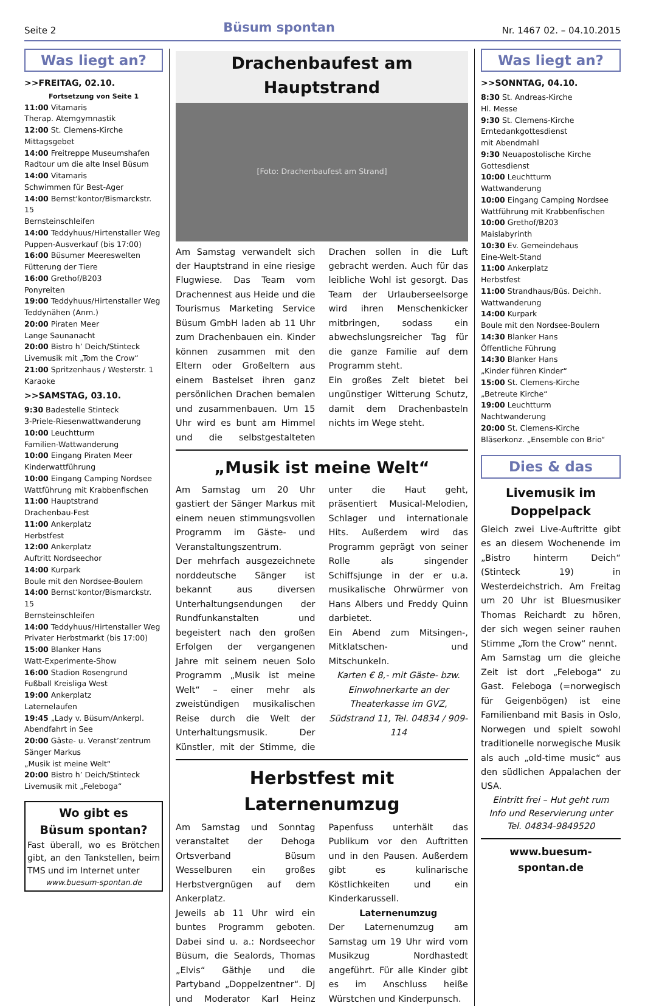Seite 2 Büsum spontan Nr. 1467 02. – 04.10.2015
Was liegt an?
>>FREITAG, 02.10.
Fortsetzung von Seite 1
11:00 Vitamaris
Therap. Atemgymnastik
12:00 St. Clemens-Kirche
Mittagsgebet
14:00 Freitreppe Museumshafen
Radtour um die alte Insel Büsum
14:00 Vitamaris
Schwimmen für Best-Ager
14:00 Bernst‘kontor/Bismarckstr. 15
Bernsteinschleifen
14:00 Teddyhuus/Hirtenstaller Weg
Puppen-Ausverkauf (bis 17:00)
16:00 Büsumer Meereswelten
Fütterung der Tiere
16:00 Grethof/B203
Ponyreiten
19:00 Teddyhuus/Hirtenstaller Weg
Teddynähen (Anm.)
20:00 Piraten Meer
Lange Saunanacht
20:00 Bistro h’ Deich/Stinteck
Livemusik mit „Tom the Crow“
21:00 Spritzenhaus / Westerstr. 1
Karaoke
>>SAMSTAG, 03.10.
9:30 Badestelle Stinteck
3-Priele-Riesenwattwanderung
10:00 Leuchtturm
Familien-Wattwanderung
10:00 Eingang Piraten Meer
Kinderwattführung
10:00 Eingang Camping Nordsee
Wattführung mit Krabbenfischen
11:00 Hauptstrand
Drachenbau-Fest
11:00 Ankerplatz
Herbstfest
12:00 Ankerplatz
Auftritt Nordseechor
14:00 Kurpark
Boule mit den Nordsee-Boulern
14:00 Bernst‘kontor/Bismarckstr. 15
Bernsteinschleifen
14:00 Teddyhuus/Hirtenstaller Weg
Privater Herbstmarkt (bis 17:00)
15:00 Blanker Hans
Watt-Experimente-Show
16:00 Stadion Rosengrund
Fußball Kreisliga West
19:00 Ankerplatz
Laternelaufen
19:45 „Lady v. Büsum/Ankerpl.
Abendfahrt in See
20:00 Gäste- u. Veranst’zentrum
Sänger Markus
„Musik ist meine Welt“
20:00 Bistro h’ Deich/Stinteck
Livemusik mit „Feleboga“
Wo gibt es
Büsum spontan?
Fast überall, wo es Brötchen gibt, an den Tankstellen, beim TMS und im Internet unter
www.buesum-spontan.de
Drachenbaufest am Hauptstrand
[Foto: Drachenbaufest am Strand]
Am Samstag verwandelt sich der Hauptstrand in eine riesige Flugwiese. Das Team vom Drachennest aus Heide und die Tourismus Marketing Service Büsum GmbH laden ab 11 Uhr zum Drachenbauen ein. Kinder können zusammen mit den Eltern oder Großeltern aus einem Bastelset ihren ganz persönlichen Drachen bemalen und zusammenbauen. Um 15 Uhr wird es bunt am Himmel und die selbstgestalteten Drachen sollen in die Luft gebracht werden. Auch für das leibliche Wohl ist gesorgt. Das Team der Urlauberseelsorge wird ihren Menschenkicker mitbringen, sodass ein abwechslungsreicher Tag für die ganze Familie auf dem Programm steht.
Ein großes Zelt bietet bei ungünstiger Witterung Schutz, damit dem Drachenbasteln nichts im Wege steht.
„Musik ist meine Welt“
Am Samstag um 20 Uhr gastiert der Sänger Markus mit einem neuen stimmungsvollen Programm im Gäste- und Veranstaltungszentrum.
Der mehrfach ausgezeichnete norddeutsche Sänger ist bekannt aus diversen Unterhaltungsendungen der Rundfunkanstalten und begeistert nach den großen Erfolgen der vergangenen Jahre mit seinem neuen Solo Programm „Musik ist meine Welt“ – einer mehr als zweistündigen musikalischen Reise durch die Welt der Unterhaltungsmusik. Der Künstler, mit der Stimme, die unter die Haut geht, präsentiert Musical-Melodien, Schlager und internationale Hits. Außerdem wird das Programm geprägt von seiner Rolle als singender Schiffsjunge in der er u.a. musikalische Ohrwürmer von Hans Albers und Freddy Quinn darbietet.
Ein Abend zum Mitsingen-, Mitklatschen- und Mitschunkeln.
Karten € 8,- mit Gäste- bzw. Einwohnerkarte an der Theaterkasse im GVZ, Südstrand 11, Tel. 04834 / 909-114
Herbstfest mit Laternenumzug
Am Samstag und Sonntag veranstaltet der Dehoga Ortsverband Büsum Wesselburen ein großes Herbstvergnügen auf dem Ankerplatz.
Jeweils ab 11 Uhr wird ein buntes Programm geboten. Dabei sind u. a.: Nordseechor Büsum, die Sealords, Thomas „Elvis“ Gäthje und die Partyband „Doppelzentner“. DJ und Moderator Karl Heinz Papenfuss unterhält das Publikum vor den Auftritten und in den Pausen. Außerdem gibt es kulinarische Köstlichkeiten und ein Kinderkarussell.
Laternenumzug
Der Laternenumzug am Samstag um 19 Uhr wird vom Musikzug Nordhastedt angeführt. Für alle Kinder gibt es im Anschluss heiße Würstchen und Kinderpunsch.
Was liegt an?
>>SONNTAG, 04.10.
8:30 St. Andreas-Kirche
Hl. Messe
9:30 St. Clemens-Kirche
Erntedankgottesdienst
mit Abendmahl
9:30 Neuapostolische Kirche
Gottesdienst
10:00 Leuchtturm
Wattwanderung
10:00 Eingang Camping Nordsee
Wattführung mit Krabbenfischen
10:00 Grethof/B203
Maislabyrinth
10:30 Ev. Gemeindehaus
Eine-Welt-Stand
11:00 Ankerplatz
Herbstfest
11:00 Strandhaus/Büs. Deichh.
Wattwanderung
14:00 Kurpark
Boule mit den Nordsee-Boulern
14:30 Blanker Hans
Öffentliche Führung
14:30 Blanker Hans
„Kinder führen Kinder“
15:00 St. Clemens-Kirche
„Betreute Kirche“
19:00 Leuchtturm
Nachtwanderung
20:00 St. Clemens-Kirche
Bläserkonz. „Ensemble con Brio“
Dies & das
Livemusik im Doppelpack
Gleich zwei Live-Auftritte gibt es an diesem Wochenende im „Bistro hinterm Deich“ (Stinteck 19) in Westerdeichstrich. Am Freitag um 20 Uhr ist Bluesmusiker Thomas Reichardt zu hören, der sich wegen seiner rauhen Stimme „Tom the Crow“ nennt.
Am Samstag um die gleiche Zeit ist dort „Feleboga“ zu Gast. Feleboga (=norwegisch für Geigenbögen) ist eine Familienband mit Basis in Oslo, Norwegen und spielt sowohl traditionelle norwegische Musik als auch „old-time music“ aus den südlichen Appalachen der USA.
Eintritt frei – Hut geht rum
Info und Reservierung unter
Tel. 04834-9849520
www.buesum-spontan.de